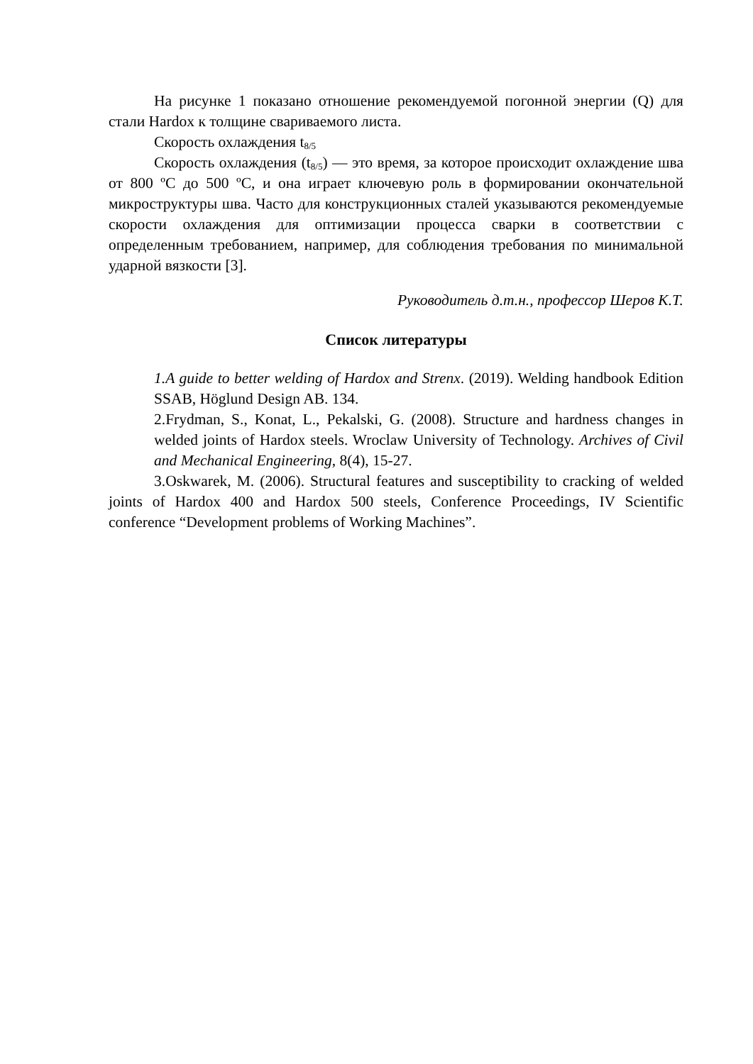На рисунке 1 показано отношение рекомендуемой погонной энергии (Q) для стали Hardox к толщине свариваемого листа.
Скорость охлаждения t<sub>8/5</sub>
Скорость охлаждения (t<sub>8/5</sub>) — это время, за которое происходит охлаждение шва от 800 ºС до 500 ºС, и она играет ключевую роль в формировании окончательной микроструктуры шва. Часто для конструкционных сталей указываются рекомендуемые скорости охлаждения для оптимизации процесса сварки в соответствии с определенным требованием, например, для соблюдения требования по минимальной ударной вязкости [3].
Руководитель д.т.н., профессор Шеров К.Т.
Список литературы
1.A guide to better welding of Hardox and Strenx. (2019). Welding handbook Edition SSAB, Höglund Design AB. 134.
2.Frydman, S., Konat, L., Pekalski, G. (2008). Structure and hardness changes in welded joints of Hardox steels. Wroclaw University of Technology. Archives of Civil and Mechanical Engineering, 8(4), 15-27.
3.Oskwarek, M. (2006). Structural features and susceptibility to cracking of welded joints of Hardox 400 and Hardox 500 steels, Conference Proceedings, IV Scientific conference “Development problems of Working Machines”.